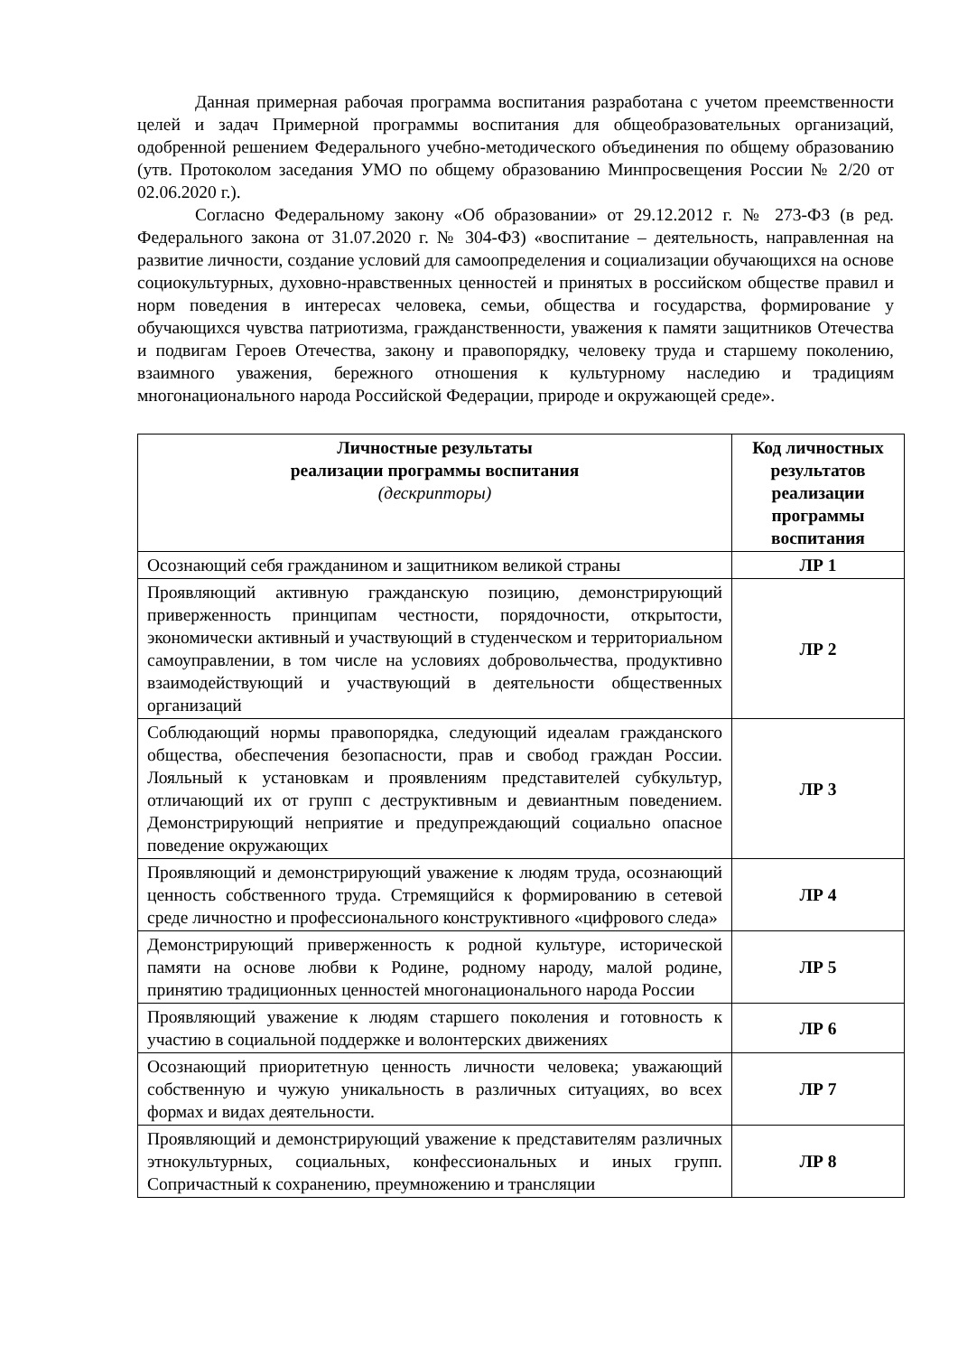Данная примерная рабочая программа воспитания разработана с учетом преемственности целей и задач Примерной программы воспитания для общеобразовательных организаций, одобренной решением Федерального учебно-методического объединения по общему образованию (утв. Протоколом заседания УМО по общему образованию Минпросвещения России № 2/20 от 02.06.2020 г.).
Согласно Федеральному закону «Об образовании» от 29.12.2012 г. № 273-ФЗ (в ред. Федерального закона от 31.07.2020 г. № 304-ФЗ) «воспитание – деятельность, направленная на развитие личности, создание условий для самоопределения и социализации обучающихся на основе социокультурных, духовно-нравственных ценностей и принятых в российском обществе правил и норм поведения в интересах человека, семьи, общества и государства, формирование у обучающихся чувства патриотизма, гражданственности, уважения к памяти защитников Отечества и подвигам Героев Отечества, закону и правопорядку, человеку труда и старшему поколению, взаимного уважения, бережного отношения к культурному наследию и традициям многонационального народа Российской Федерации, природе и окружающей среде».
| Личностные результаты реализации программы воспитания (дескрипторы) | Код личностных результатов реализации программы воспитания |
| --- | --- |
| Осознающий себя гражданином и защитником великой страны | ЛР 1 |
| Проявляющий активную гражданскую позицию, демонстрирующий приверженность принципам честности, порядочности, открытости, экономически активный и участвующий в студенческом и территориальном самоуправлении, в том числе на условиях добровольчества, продуктивно взаимодействующий и участвующий в деятельности общественных организаций | ЛР 2 |
| Соблюдающий нормы правопорядка, следующий идеалам гражданского общества, обеспечения безопасности, прав и свобод граждан России. Лояльный к установкам и проявлениям представителей субкультур, отличающий их от групп с деструктивным и девиантным поведением. Демонстрирующий неприятие и предупреждающий социально опасное поведение окружающих | ЛР 3 |
| Проявляющий и демонстрирующий уважение к людям труда, осознающий ценность собственного труда. Стремящийся к формированию в сетевой среде личностно и профессионального конструктивного «цифрового следа» | ЛР 4 |
| Демонстрирующий приверженность к родной культуре, исторической памяти на основе любви к Родине, родному народу, малой родине, принятию традиционных ценностей многонационального народа России | ЛР 5 |
| Проявляющий уважение к людям старшего поколения и готовность к участию в социальной поддержке и волонтерских движениях | ЛР 6 |
| Осознающий приоритетную ценность личности человека; уважающий собственную и чужую уникальность в различных ситуациях, во всех формах и видах деятельности. | ЛР 7 |
| Проявляющий и демонстрирующий уважение к представителям различных этнокультурных, социальных, конфессиональных и иных групп. Сопричастный к сохранению, преумножению и трансляции | ЛР 8 |